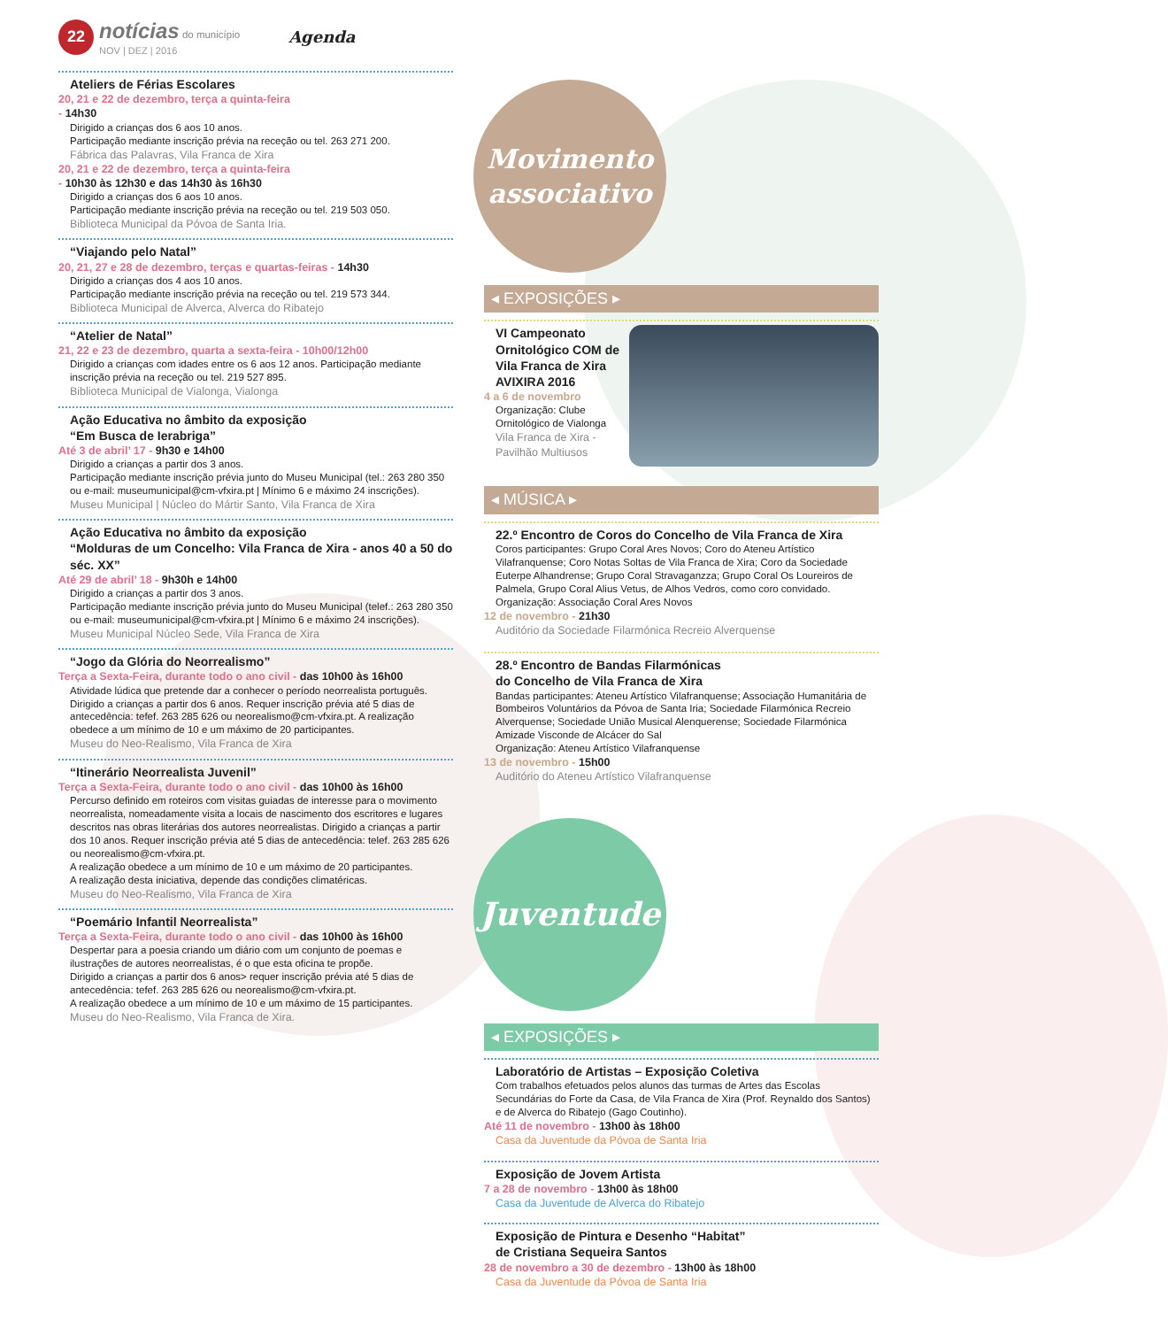22
notícias do município
NOV | DEZ | 2016
Agenda
Ateliers de Férias Escolares
20, 21 e 22 de dezembro, terça a quinta-feira
- 14h30
Dirigido a crianças dos 6 aos 10 anos.
Participação mediante inscrição prévia na receção ou tel. 263 271 200.
Fábrica das Palavras, Vila Franca de Xira
20, 21 e 22 de dezembro, terça a quinta-feira
- 10h30 às 12h30 e das 14h30 às 16h30
Dirigido a crianças dos 6 aos 10 anos.
Participação mediante inscrição prévia na receção ou tel. 219 503 050.
Biblioteca Municipal da Póvoa de Santa Iria.
“Viajando pelo Natal”
20, 21, 27 e 28 de dezembro, terças e quartas-feiras - 14h30
Dirigido a crianças dos 4 aos 10 anos.
Participação mediante inscrição prévia na receção ou tel. 219 573 344.
Biblioteca Municipal de Alverca, Alverca do Ribatejo
“Atelier de Natal”
21, 22 e 23 de dezembro, quarta a sexta-feira - 10h00/12h00
Dirigido a crianças com idades entre os 6 aos 12 anos. Participação mediante inscrição prévia na receção ou tel. 219 527 895.
Biblioteca Municipal de Vialonga, Vialonga
Ação Educativa no âmbito da exposição
“Em Busca de Ierabriga”
Até 3 de abril’ 17 - 9h30 e 14h00
Dirigido a crianças a partir dos 3 anos.
Participação mediante inscrição prévia junto do Museu Municipal (tel.: 263 280 350 ou e-mail: museumunicipal@cm-vfxira.pt | Mínimo 6 e máximo 24 inscrições).
Museu Municipal | Núcleo do Mártir Santo, Vila Franca de Xira
Ação Educativa no âmbito da exposição
“Molduras de um Concelho: Vila Franca de Xira - anos 40 a 50 do séc. XX”
Até 29 de abril’ 18 - 9h30h e 14h00
Dirigido a crianças a partir dos 3 anos.
Participação mediante inscrição prévia junto do Museu Municipal (telef.: 263 280 350 ou e-mail: museumunicipal@cm-vfxira.pt | Mínimo 6 e máximo 24 inscrições).
Museu Municipal Núcleo Sede, Vila Franca de Xira
“Jogo da Glória do Neorrealismo”
Terça a Sexta-Feira, durante todo o ano civil - das 10h00 às 16h00
Atividade lúdica que pretende dar a conhecer o período neorrealista português. Dirigido a crianças a partir dos 6 anos. Requer inscrição prévia até 5 dias de antecedência: tefef. 263 285 626 ou neorealismo@cm-vfxira.pt. A realização obedece a um mínimo de 10 e um máximo de 20 participantes.
Museu do Neo-Realismo, Vila Franca de Xira
“Itinerário Neorrealista Juvenil”
Terça a Sexta-Feira, durante todo o ano civil - das 10h00 às 16h00
Percurso definido em roteiros com visitas guiadas de interesse para o movimento neorrealista, nomeadamente visita a locais de nascimento dos escritores e lugares descritos nas obras literárias dos autores neorrealistas. Dirigido a crianças a partir dos 10 anos. Requer inscrição prévia até 5 dias de antecedência: telef. 263 285 626 ou neorealismo@cm-vfxira.pt.
A realização obedece a um mínimo de 10 e um máximo de 20 participantes.
A realização desta iniciativa, depende das condições climatéricas.
Museu do Neo-Realismo, Vila Franca de Xira
“Poemário Infantil Neorrealista”
Terça a Sexta-Feira, durante todo o ano civil - das 10h00 às 16h00
Despertar para a poesia criando um diário com um conjunto de poemas e ilustrações de autores neorrealistas, é o que esta oficina te propõe.
Dirigido a crianças a partir dos 6 anos> requer inscrição prévia até 5 dias de antecedência: tefef. 263 285 626 ou neorealismo@cm-vfxira.pt.
A realização obedece a um mínimo de 10 e um máximo de 15 participantes.
Museu do Neo-Realismo, Vila Franca de Xira.
Movimento associativo
◂ EXPOSIÇÕES ▸
VI Campeonato Ornitológico COM de Vila Franca de Xira AVIXIRA 2016
4 a 6 de novembro
Organização: Clube Ornitológico de Vialonga
Vila Franca de Xira - Pavilhão Multiusos
◂ MÚSICA ▸
22.º Encontro de Coros do Concelho de Vila Franca de Xira
Coros participantes: Grupo Coral Ares Novos; Coro do Ateneu Artístico Vilafranquense; Coro Notas Soltas de Vila Franca de Xira; Coro da Sociedade Euterpe Alhandrense; Grupo Coral Stravaganzza; Grupo Coral Os Loureiros de Palmela, Grupo Coral Alius Vetus, de Alhos Vedros, como coro convidado.
Organização: Associação Coral Ares Novos
12 de novembro - 21h30
Auditório da Sociedade Filarmónica Recreio Alverquense
28.º Encontro de Bandas Filarmónicas
do Concelho de Vila Franca de Xira
Bandas participantes: Ateneu Artístico Vilafranquense; Associação Humanitária de Bombeiros Voluntários da Póvoa de Santa Iria; Sociedade Filarmónica Recreio Alverquense; Sociedade União Musical Alenquerense; Sociedade Filarmónica Amizade Visconde de Alcácer do Sal
Organização: Ateneu Artístico Vilafranquense
13 de novembro - 15h00
Auditório do Ateneu Artístico Vilafranquense
Juventude
◂ EXPOSIÇÕES ▸
Laboratório de Artistas – Exposição Coletiva
Com trabalhos efetuados pelos alunos das turmas de Artes das Escolas Secundárias do Forte da Casa, de Vila Franca de Xira (Prof. Reynaldo dos Santos) e de Alverca do Ribatejo (Gago Coutinho).
Até 11 de novembro - 13h00 às 18h00
Casa da Juventude da Póvoa de Santa Iria
Exposição de Jovem Artista
7 a 28 de novembro - 13h00 às 18h00
Casa da Juventude de Alverca do Ribatejo
Exposição de Pintura e Desenho “Habitat”
de Cristiana Sequeira Santos
28 de novembro a 30 de dezembro - 13h00 às 18h00
Casa da Juventude da Póvoa de Santa Iria